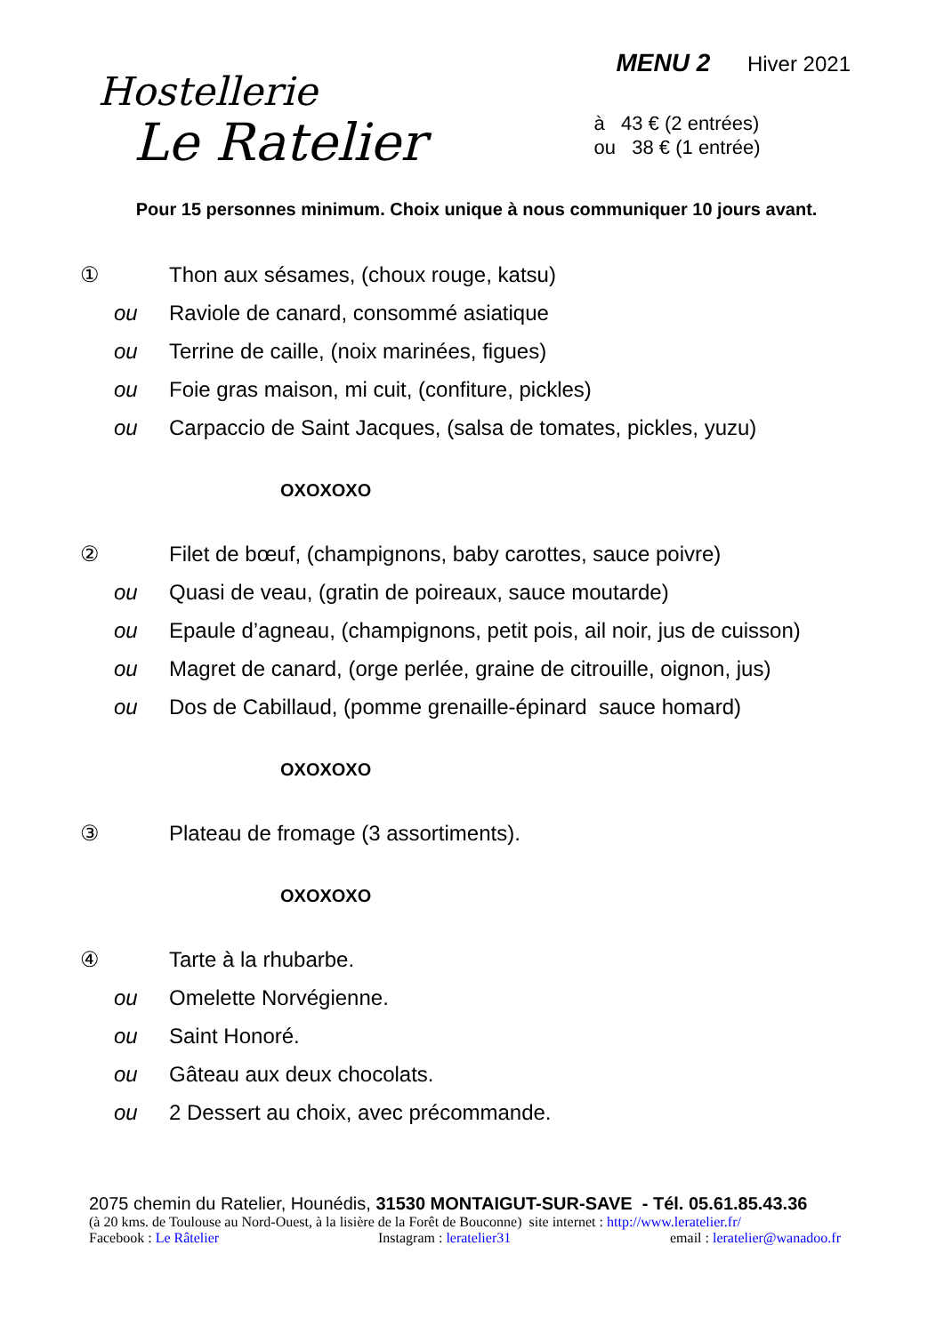Hostellerie
Le Ratelier
MENU 2 Hiver 2021
à 43 € (2 entrées)
ou 38 € (1 entrée)
Pour 15 personnes minimum. Choix unique à nous communiquer 10 jours avant.
① Thon aux sésames, (choux rouge, katsu)
ou Raviole de canard, consommé asiatique
ou Terrine de caille, (noix marinées, figues)
ou Foie gras maison, mi cuit, (confiture, pickles)
ou Carpaccio de Saint Jacques, (salsa de tomates, pickles, yuzu)
OXOXOXO
② Filet de bœuf, (champignons, baby carottes, sauce poivre)
ou Quasi de veau, (gratin de poireaux, sauce moutarde)
ou Epaule d’agneau, (champignons, petit pois, ail noir, jus de cuisson)
ou Magret de canard, (orge perlée, graine de citrouille, oignon, jus)
ou Dos de Cabillaud, (pomme grenaille-épinard sauce homard)
OXOXOXO
③ Plateau de fromage (3 assortiments).
OXOXOXO
④ Tarte à la rhubarbe.
ou Omelette Norvégienne.
ou Saint Honoré.
ou Gâteau aux deux chocolats.
ou 2 Dessert au choix, avec précommande.
2075 chemin du Ratelier, Hounédis, 31530 MONTAIGUT-SUR-SAVE - Tél. 05.61.85.43.36
(à 20 kms. de Toulouse au Nord-Ouest, à la lisière de la Forêt de Bouconne) site internet : http://www.leratelier.fr/
Facebook : Le Râtelier Instagram : leratelier31 email : leratelier@wanadoo.fr